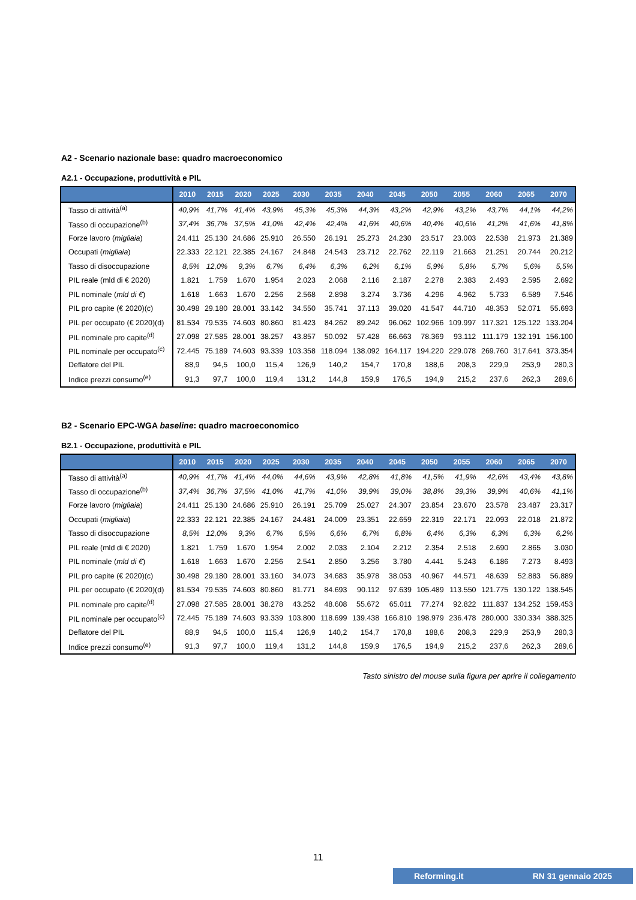A2 - Scenario nazionale base: quadro macroeconomico
A2.1 - Occupazione, produttività e PIL
| | 2010 | 2015 | 2020 | 2025 | 2030 | 2035 | 2040 | 2045 | 2050 | 2055 | 2060 | 2065 | 2070 |
| --- | --- | --- | --- | --- | --- | --- | --- | --- | --- | --- | --- | --- | --- |
| Tasso di attività<sup>(a)</sup> | 40,9% | 41,7% | 41,4% | 43,9% | 45,3% | 45,3% | 44,3% | 43,2% | 42,9% | 43,2% | 43,7% | 44,1% | 44,2% |
| Tasso di occupazione<sup>(b)</sup> | 37,4% | 36,7% | 37,5% | 41,0% | 42,4% | 42,4% | 41,6% | 40,6% | 40,4% | 40,6% | 41,2% | 41,6% | 41,8% |
| Forze lavoro ( migliaia ) | 24.411 | 25.130 | 24.686 | 25.910 | 26.550 | 26.191 | 25.273 | 24.230 | 23.517 | 23.003 | 22.538 | 21.973 | 21.389 |
| Occupati ( migliaia ) | 22.333 | 22.121 | 22.385 | 24.167 | 24.848 | 24.543 | 23.712 | 22.762 | 22.119 | 21.663 | 21.251 | 20.744 | 20.212 |
| Tasso di disoccupazione | 8,5% | 12,0% | 9,3% | 6,7% | 6,4% | 6,3% | 6,2% | 6,1% | 5,9% | 5,8% | 5,7% | 5,6% | 5,5% |
| PIL reale (mld di € 2020) | 1.821 | 1.759 | 1.670 | 1.954 | 2.023 | 2.068 | 2.116 | 2.187 | 2.278 | 2.383 | 2.493 | 2.595 | 2.692 |
| PIL nominale ( mld di € ) | 1.618 | 1.663 | 1.670 | 2.256 | 2.568 | 2.898 | 3.274 | 3.736 | 4.296 | 4.962 | 5.733 | 6.589 | 7.546 |
| PIL pro capite (€ 2020)(c) | 30.498 | 29.180 | 28.001 | 33.142 | 34.550 | 35.741 | 37.113 | 39.020 | 41.547 | 44.710 | 48.353 | 52.071 | 55.693 |
| PIL per occupato (€ 2020)(d) | 81.534 | 79.535 | 74.603 | 80.860 | 81.423 | 84.262 | 89.242 | 96.062 | 102.966 | 109.997 | 117.321 | 125.122 | 133.204 |
| PIL nominale pro capite<sup>(d)</sup> | 27.098 | 27.585 | 28.001 | 38.257 | 43.857 | 50.092 | 57.428 | 66.663 | 78.369 | 93.112 | 111.179 | 132.191 | 156.100 |
| PIL nominale per occupato<sup>(c)</sup> | 72.445 | 75.189 | 74.603 | 93.339 | 103.358 | 118.094 | 138.092 | 164.117 | 194.220 | 229.078 | 269.760 | 317.641 | 373.354 |
| Deflatore del PIL | 88,9 | 94,5 | 100,0 | 115,4 | 126,9 | 140,2 | 154,7 | 170,8 | 188,6 | 208,3 | 229,9 | 253,9 | 280,3 |
| Indice prezzi consumo<sup>(e)</sup> | 91,3 | 97,7 | 100,0 | 119,4 | 131,2 | 144,8 | 159,9 | 176,5 | 194,9 | 215,2 | 237,6 | 262,3 | 289,6 |
B2 - Scenario EPC-WGA baseline: quadro macroeconomico
B2.1 - Occupazione, produttività e PIL
| | 2010 | 2015 | 2020 | 2025 | 2030 | 2035 | 2040 | 2045 | 2050 | 2055 | 2060 | 2065 | 2070 |
| --- | --- | --- | --- | --- | --- | --- | --- | --- | --- | --- | --- | --- | --- |
| Tasso di attività<sup>(a)</sup> | 40,9% | 41,7% | 41,4% | 44,0% | 44,6% | 43,9% | 42,8% | 41,8% | 41,5% | 41,9% | 42,6% | 43,4% | 43,8% |
| Tasso di occupazione<sup>(b)</sup> | 37,4% | 36,7% | 37,5% | 41,0% | 41,7% | 41,0% | 39,9% | 39,0% | 38,8% | 39,3% | 39,9% | 40,6% | 41,1% |
| Forze lavoro ( migliaia ) | 24.411 | 25.130 | 24.686 | 25.910 | 26.191 | 25.709 | 25.027 | 24.307 | 23.854 | 23.670 | 23.578 | 23.487 | 23.317 |
| Occupati ( migliaia ) | 22.333 | 22.121 | 22.385 | 24.167 | 24.481 | 24.009 | 23.351 | 22.659 | 22.319 | 22.171 | 22.093 | 22.018 | 21.872 |
| Tasso di disoccupazione | 8,5% | 12,0% | 9,3% | 6,7% | 6,5% | 6,6% | 6,7% | 6,8% | 6,4% | 6,3% | 6,3% | 6,3% | 6,2% |
| PIL reale (mld di € 2020) | 1.821 | 1.759 | 1.670 | 1.954 | 2.002 | 2.033 | 2.104 | 2.212 | 2.354 | 2.518 | 2.690 | 2.865 | 3.030 |
| PIL nominale ( mld di € ) | 1.618 | 1.663 | 1.670 | 2.256 | 2.541 | 2.850 | 3.256 | 3.780 | 4.441 | 5.243 | 6.186 | 7.273 | 8.493 |
| PIL pro capite (€ 2020)(c) | 30.498 | 29.180 | 28.001 | 33.160 | 34.073 | 34.683 | 35.978 | 38.053 | 40.967 | 44.571 | 48.639 | 52.883 | 56.889 |
| PIL per occupato (€ 2020)(d) | 81.534 | 79.535 | 74.603 | 80.860 | 81.771 | 84.693 | 90.112 | 97.639 | 105.489 | 113.550 | 121.775 | 130.122 | 138.545 |
| PIL nominale pro capite<sup>(d)</sup> | 27.098 | 27.585 | 28.001 | 38.278 | 43.252 | 48.608 | 55.672 | 65.011 | 77.274 | 92.822 | 111.837 | 134.252 | 159.453 |
| PIL nominale per occupato<sup>(c)</sup> | 72.445 | 75.189 | 74.603 | 93.339 | 103.800 | 118.699 | 139.438 | 166.810 | 198.979 | 236.478 | 280.000 | 330.334 | 388.325 |
| Deflatore del PIL | 88,9 | 94,5 | 100,0 | 115,4 | 126,9 | 140,2 | 154,7 | 170,8 | 188,6 | 208,3 | 229,9 | 253,9 | 280,3 |
| Indice prezzi consumo<sup>(e)</sup> | 91,3 | 97,7 | 100,0 | 119,4 | 131,2 | 144,8 | 159,9 | 176,5 | 194,9 | 215,2 | 237,6 | 262,3 | 289,6 |
Tasto sinistro del mouse sulla figura per aprire il collegamento
11
Reforming.it RN 31 gennaio 2025